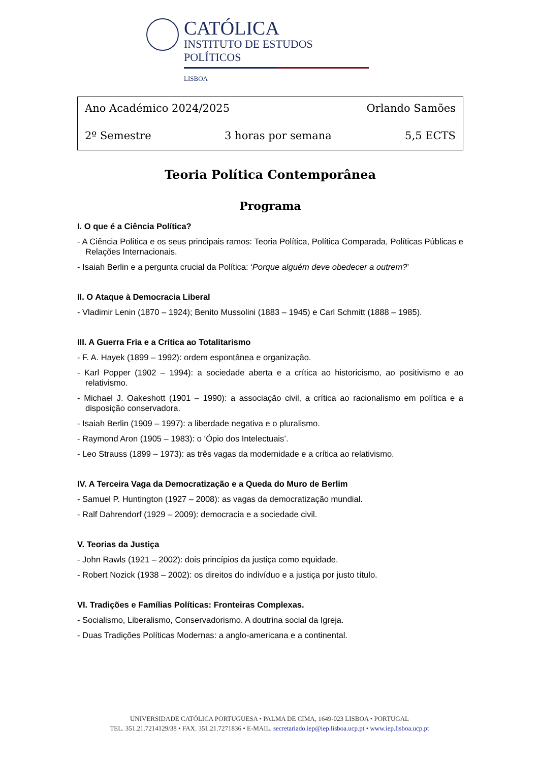CATÓLICA
INSTITUTO DE ESTUDOS POLÍTICOS
LISBOA
Ano Académico 2024/2025 Orlando Samões
2º Semestre 3 horas por semana 5,5 ECTS
Teoria Política Contemporânea
Programa
I. O que é a Ciência Política?
- A Ciência Política e os seus principais ramos: Teoria Política, Política Comparada, Políticas Públicas e Relações Internacionais.
- Isaiah Berlin e a pergunta crucial da Política: ‘Porque alguém deve obedecer a outrem?’
II. O Ataque à Democracia Liberal
- Vladimir Lenin (1870 – 1924); Benito Mussolini (1883 – 1945) e Carl Schmitt (1888 – 1985).
III. A Guerra Fria e a Crítica ao Totalitarismo
- F. A. Hayek (1899 – 1992): ordem espontânea e organização.
- Karl Popper (1902 – 1994): a sociedade aberta e a crítica ao historicismo, ao positivismo e ao relativismo.
- Michael J. Oakeshott (1901 – 1990): a associação civil, a crítica ao racionalismo em política e a disposição conservadora.
- Isaiah Berlin (1909 – 1997): a liberdade negativa e o pluralismo.
- Raymond Aron (1905 – 1983): o ‘Ópio dos Intelectuais’.
- Leo Strauss (1899 – 1973): as três vagas da modernidade e a crítica ao relativismo.
IV. A Terceira Vaga da Democratização e a Queda do Muro de Berlim
- Samuel P. Huntington (1927 – 2008): as vagas da democratização mundial.
- Ralf Dahrendorf (1929 – 2009): democracia e a sociedade civil.
V. Teorias da Justiça
- John Rawls (1921 – 2002): dois princípios da justiça como equidade.
- Robert Nozick (1938 – 2002): os direitos do indivíduo e a justiça por justo título.
VI. Tradições e Famílias Políticas: Fronteiras Complexas.
- Socialismo, Liberalismo, Conservadorismo. A doutrina social da Igreja.
- Duas Tradições Políticas Modernas: a anglo-americana e a continental.
UNIVERSIDADE CATÓLICA PORTUGUESA • PALMA DE CIMA, 1649-023 LISBOA • PORTUGAL
TEL. 351.21.7214129/38 • FAX. 351.21.7271836 • E-MAIL. secretariado.iep@iep.lisboa.ucp.pt • www.iep.lisboa.ucp.pt